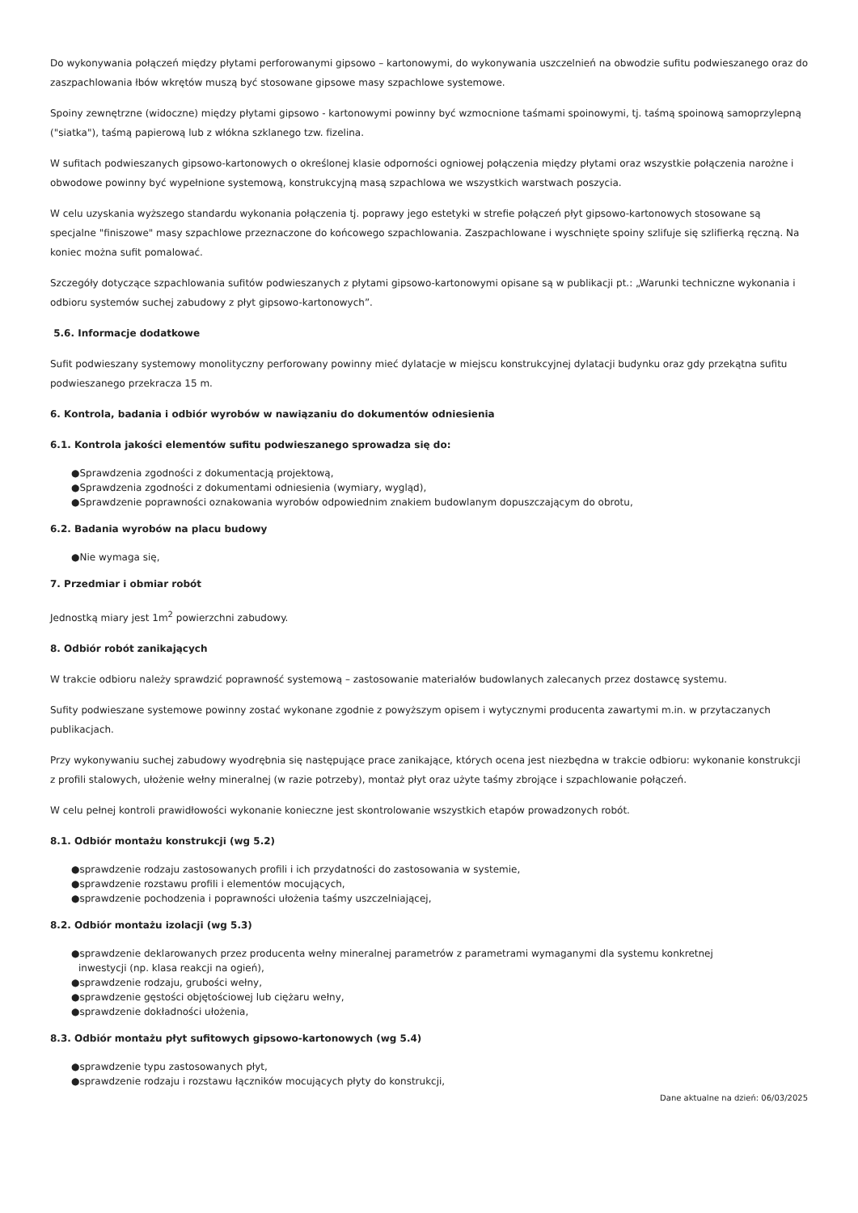Do wykonywania połączeń między płytami perforowanymi gipsowo – kartonowymi, do wykonywania uszczelnień na obwodzie sufitu podwieszanego oraz do zaszpachlowania łbów wkrętów muszą być stosowane gipsowe masy szpachlowe systemowe.
Spoiny zewnętrzne (widoczne) między płytami gipsowo - kartonowymi powinny być wzmocnione taśmami spoinowymi, tj. taśmą spoinową samoprzylepną ("siatka"), taśmą papierową lub z włókna szklanego tzw. fizelina.
W sufitach podwieszanych gipsowo-kartonowych o określonej klasie odporności ogniowej połączenia między płytami oraz wszystkie połączenia narożne i obwodowe powinny być wypełnione systemową, konstrukcyjną masą szpachlowa we wszystkich warstwach poszycia.
W celu uzyskania wyższego standardu wykonania połączenia tj. poprawy jego estetyki w strefie połączeń płyt gipsowo-kartonowych stosowane są specjalne "finiszowe" masy szpachlowe przeznaczone do końcowego szpachlowania. Zaszpachlowane i wyschnięte spoiny szlifuje się szlifierką ręczną. Na koniec można sufit pomalować.
Szczegóły dotyczące szpachlowania sufitów podwieszanych z płytami gipsowo-kartonowymi opisane są w publikacji pt.: „Warunki techniczne wykonania i odbioru systemów suchej zabudowy z płyt gipsowo-kartonowych”.
5.6. Informacje dodatkowe
Sufit podwieszany systemowy monolityczny perforowany powinny mieć dylatacje w miejscu konstrukcyjnej dylatacji budynku oraz gdy przekątna sufitu podwieszanego przekracza 15 m.
6. Kontrola, badania i odbiór wyrobów w nawiązaniu do dokumentów odniesienia
6.1. Kontrola jakości elementów sufitu podwieszanego sprowadza się do:
●Sprawdzenia zgodności z dokumentacją projektową,
●Sprawdzenia zgodności z dokumentami odniesienia (wymiary, wygląd),
●Sprawdzenie poprawności oznakowania wyrobów odpowiednim znakiem budowlanym dopuszczającym do obrotu,
6.2. Badania wyrobów na placu budowy
●Nie wymaga się,
7. Przedmiar i obmiar robót
Jednostką miary jest 1m<sup>2</sup> powierzchni zabudowy.
8. Odbiór robót zanikających
W trakcie odbioru należy sprawdzić poprawność systemową – zastosowanie materiałów budowlanych zalecanych przez dostawcę systemu.
Sufity podwieszane systemowe powinny zostać wykonane zgodnie z powyższym opisem i wytycznymi producenta zawartymi m.in. w przytaczanych publikacjach.
Przy wykonywaniu suchej zabudowy wyodrębnia się następujące prace zanikające, których ocena jest niezbędna w trakcie odbioru: wykonanie konstrukcji z profili stalowych, ułożenie wełny mineralnej (w razie potrzeby), montaż płyt oraz użyte taśmy zbrojące i szpachlowanie połączeń.
W celu pełnej kontroli prawidłowości wykonanie konieczne jest skontrolowanie wszystkich etapów prowadzonych robót.
8.1. Odbiór montażu konstrukcji (wg 5.2)
●sprawdzenie rodzaju zastosowanych profili i ich przydatności do zastosowania w systemie,
●sprawdzenie rozstawu profili i elementów mocujących,
●sprawdzenie pochodzenia i poprawności ułożenia taśmy uszczelniającej,
8.2. Odbiór montażu izolacji (wg 5.3)
●sprawdzenie deklarowanych przez producenta wełny mineralnej parametrów z parametrami wymaganymi dla systemu konkretnej
inwestycji (np. klasa reakcji na ogień),
●sprawdzenie rodzaju, grubości wełny,
●sprawdzenie gęstości objętościowej lub ciężaru wełny,
●sprawdzenie dokładności ułożenia,
8.3. Odbiór montażu płyt sufitowych gipsowo-kartonowych (wg 5.4)
●sprawdzenie typu zastosowanych płyt,
●sprawdzenie rodzaju i rozstawu łączników mocujących płyty do konstrukcji,
Dane aktualne na dzień: 06/03/2025